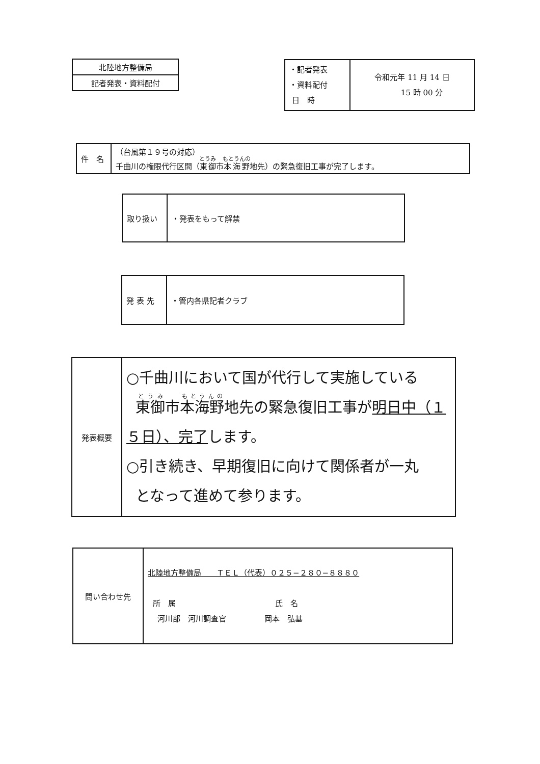| 北陸地方整備局 |
| 記者発表・資料配付 |
| ・記者発表 ・資料配付 日 時 | 令和元年 11 月 14 日 15 時 00 分 |
| 件 名 | （台風第１９号の対応） 千曲川の権限代行区間（ 東御 市 本海野 地先）の緊急復旧工事が完了します。 |
| 取り扱い | ・発表をもって解禁 |
| 発 表 先 | ・管内各県記者クラブ |
| 発表概要 | ○千曲川において国が代行して実施している 東御 市 本海野 地先の緊急復旧工事が 明日中（１５日）、完了 します。 ○引き続き、早期復旧に向けて関係者が一丸 となって進めて参ります。 |
| 問い合わせ先 | 北陸地方整備局 ＴＥＬ（代表）０２５−２８０−８８８０ 所 属 氏 名 河川部 河川調査官 岡本 弘基 |